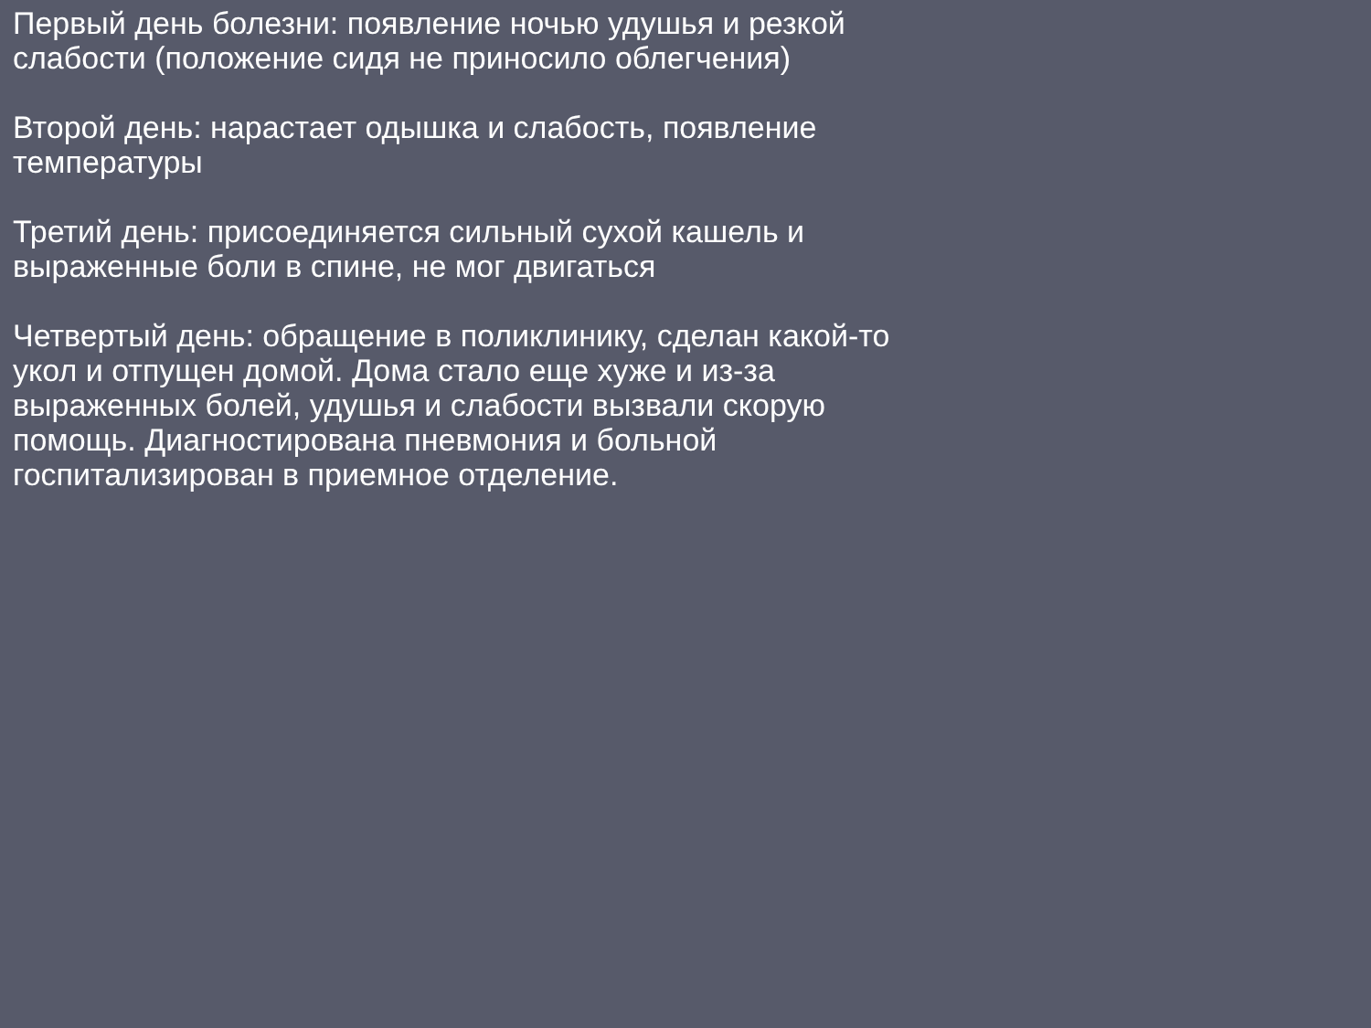Первый день болезни: появление ночью удушья и резкой слабости (положение сидя не приносило облегчения)
Второй день: нарастает одышка и слабость, появление температуры
Третий день: присоединяется сильный сухой кашель и выраженные боли в спине, не мог двигаться
Четвертый день: обращение в поликлинику, сделан какой-то укол и отпущен домой. Дома стало еще хуже и из-за выраженных болей, удушья и слабости вызвали скорую помощь. Диагностирована пневмония и больной госпитализирован в приемное отделение.